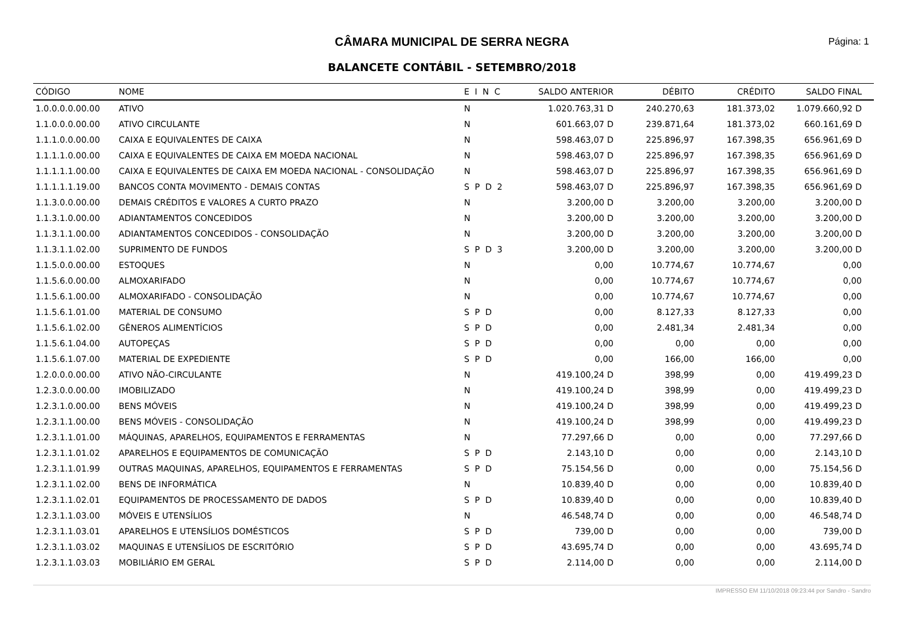CÂMARA MUNICIPAL DE SERRA NEGRA
Página: 1
BALANCETE CONTÁBIL - SETEMBRO/2018
| CÓDIGO | NOME | E I N C | SALDO ANTERIOR | DÉBITO | CRÉDITO | SALDO FINAL |
| --- | --- | --- | --- | --- | --- | --- |
| 1.0.0.0.0.00.00 | ATIVO | N | 1.020.763,31 D | 240.270,63 | 181.373,02 | 1.079.660,92 D |
| 1.1.0.0.0.00.00 | ATIVO CIRCULANTE | N | 601.663,07 D | 239.871,64 | 181.373,02 | 660.161,69 D |
| 1.1.1.0.0.00.00 | CAIXA E EQUIVALENTES DE CAIXA | N | 598.463,07 D | 225.896,97 | 167.398,35 | 656.961,69 D |
| 1.1.1.1.0.00.00 | CAIXA E EQUIVALENTES DE CAIXA EM MOEDA NACIONAL | N | 598.463,07 D | 225.896,97 | 167.398,35 | 656.961,69 D |
| 1.1.1.1.1.00.00 | CAIXA E EQUIVALENTES DE CAIXA EM MOEDA NACIONAL - CONSOLIDAÇÃO | N | 598.463,07 D | 225.896,97 | 167.398,35 | 656.961,69 D |
| 1.1.1.1.1.19.00 | BANCOS CONTA MOVIMENTO - DEMAIS CONTAS | S P D 2 | 598.463,07 D | 225.896,97 | 167.398,35 | 656.961,69 D |
| 1.1.3.0.0.00.00 | DEMAIS CRÉDITOS E VALORES A CURTO PRAZO | N | 3.200,00 D | 3.200,00 | 3.200,00 | 3.200,00 D |
| 1.1.3.1.0.00.00 | ADIANTAMENTOS CONCEDIDOS | N | 3.200,00 D | 3.200,00 | 3.200,00 | 3.200,00 D |
| 1.1.3.1.1.00.00 | ADIANTAMENTOS CONCEDIDOS - CONSOLIDAÇÃO | N | 3.200,00 D | 3.200,00 | 3.200,00 | 3.200,00 D |
| 1.1.3.1.1.02.00 | SUPRIMENTO DE FUNDOS | S P D 3 | 3.200,00 D | 3.200,00 | 3.200,00 | 3.200,00 D |
| 1.1.5.0.0.00.00 | ESTOQUES | N | 0,00 | 10.774,67 | 10.774,67 | 0,00 |
| 1.1.5.6.0.00.00 | ALMOXARIFADO | N | 0,00 | 10.774,67 | 10.774,67 | 0,00 |
| 1.1.5.6.1.00.00 | ALMOXARIFADO - CONSOLIDAÇÃO | N | 0,00 | 10.774,67 | 10.774,67 | 0,00 |
| 1.1.5.6.1.01.00 | MATERIAL DE CONSUMO | S P D | 0,00 | 8.127,33 | 8.127,33 | 0,00 |
| 1.1.5.6.1.02.00 | GÊNEROS ALIMENTÍCIOS | S P D | 0,00 | 2.481,34 | 2.481,34 | 0,00 |
| 1.1.5.6.1.04.00 | AUTOPEÇAS | S P D | 0,00 | 0,00 | 0,00 | 0,00 |
| 1.1.5.6.1.07.00 | MATERIAL DE EXPEDIENTE | S P D | 0,00 | 166,00 | 166,00 | 0,00 |
| 1.2.0.0.0.00.00 | ATIVO NÃO-CIRCULANTE | N | 419.100,24 D | 398,99 | 0,00 | 419.499,23 D |
| 1.2.3.0.0.00.00 | IMOBILIZADO | N | 419.100,24 D | 398,99 | 0,00 | 419.499,23 D |
| 1.2.3.1.0.00.00 | BENS MÓVEIS | N | 419.100,24 D | 398,99 | 0,00 | 419.499,23 D |
| 1.2.3.1.1.00.00 | BENS MÓVEIS - CONSOLIDAÇÃO | N | 419.100,24 D | 398,99 | 0,00 | 419.499,23 D |
| 1.2.3.1.1.01.00 | MÁQUINAS, APARELHOS, EQUIPAMENTOS E FERRAMENTAS | N | 77.297,66 D | 0,00 | 0,00 | 77.297,66 D |
| 1.2.3.1.1.01.02 | APARELHOS E EQUIPAMENTOS DE COMUNICAÇÃO | S P D | 2.143,10 D | 0,00 | 0,00 | 2.143,10 D |
| 1.2.3.1.1.01.99 | OUTRAS MAQUINAS, APARELHOS, EQUIPAMENTOS E FERRAMENTAS | S P D | 75.154,56 D | 0,00 | 0,00 | 75.154,56 D |
| 1.2.3.1.1.02.00 | BENS DE INFORMÁTICA | N | 10.839,40 D | 0,00 | 0,00 | 10.839,40 D |
| 1.2.3.1.1.02.01 | EQUIPAMENTOS DE PROCESSAMENTO DE DADOS | S P D | 10.839,40 D | 0,00 | 0,00 | 10.839,40 D |
| 1.2.3.1.1.03.00 | MÓVEIS E UTENSÍLIOS | N | 46.548,74 D | 0,00 | 0,00 | 46.548,74 D |
| 1.2.3.1.1.03.01 | APARELHOS E UTENSÍLIOS DOMÉSTICOS | S P D | 739,00 D | 0,00 | 0,00 | 739,00 D |
| 1.2.3.1.1.03.02 | MAQUINAS E UTENSÍLIOS DE ESCRITÓRIO | S P D | 43.695,74 D | 0,00 | 0,00 | 43.695,74 D |
| 1.2.3.1.1.03.03 | MOBILIÁRIO EM GERAL | S P D | 2.114,00 D | 0,00 | 0,00 | 2.114,00 D |
IMPRESSO EM 11/10/2018 09:23:44 por Sandro - Sandro